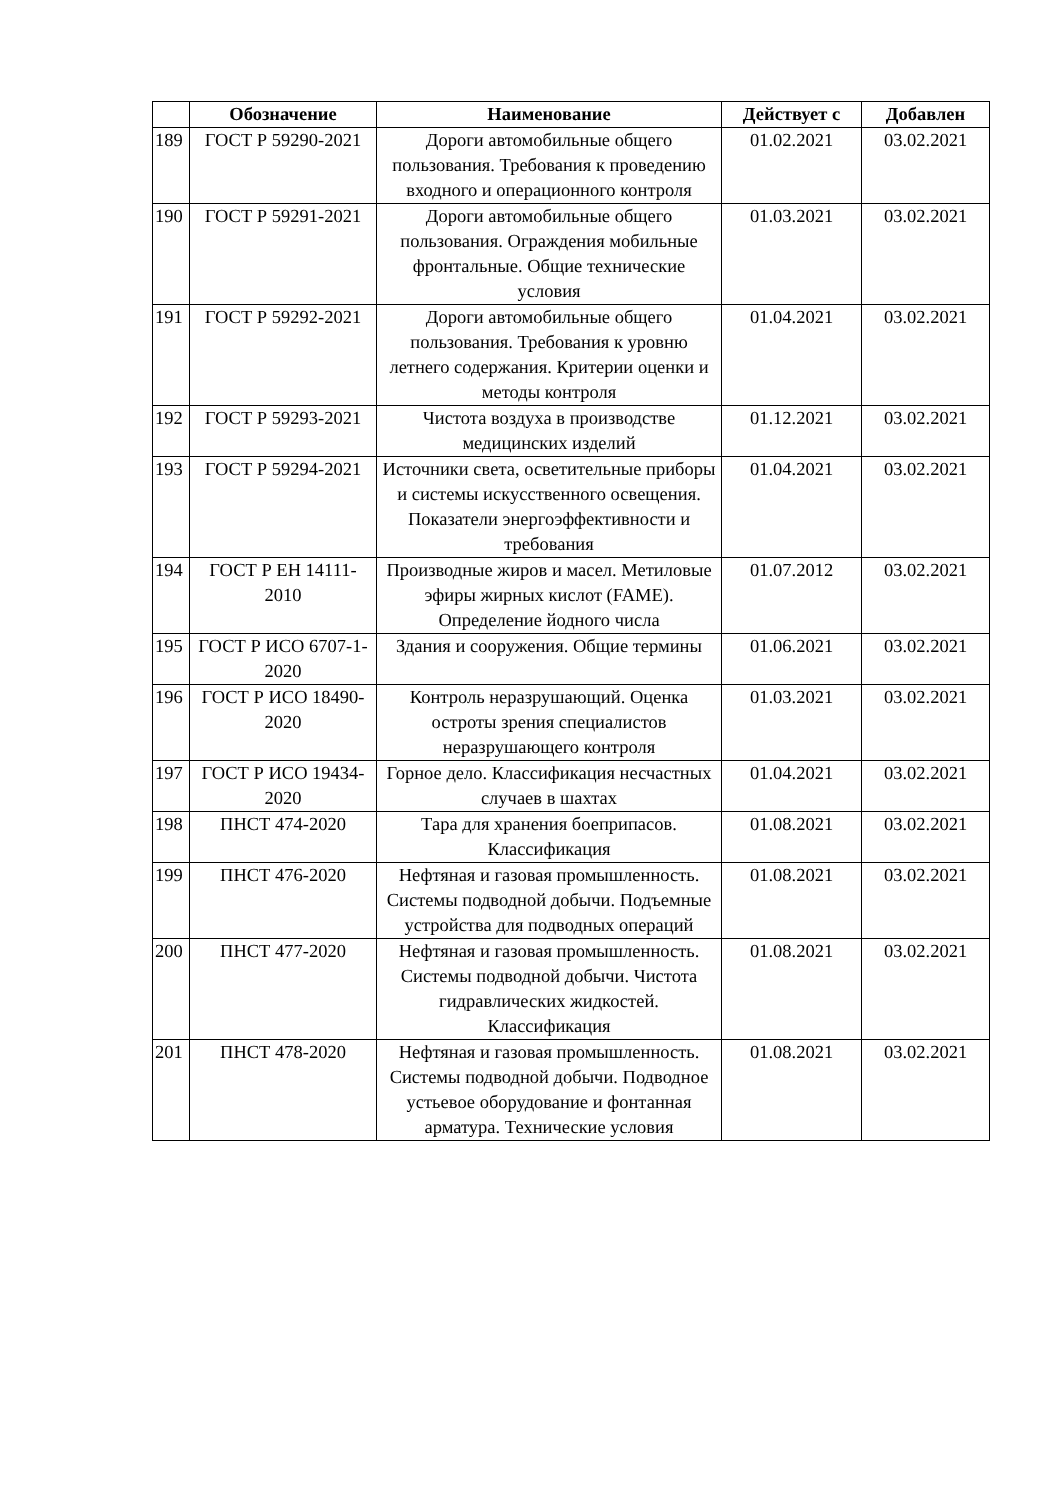| | Обозначение | Наименование | Действует с | Добавлен |
| --- | --- | --- | --- | --- |
| 189 | ГОСТ Р 59290-2021 | Дороги автомобильные общего пользования. Требования к проведению входного и операционного контроля | 01.02.2021 | 03.02.2021 |
| 190 | ГОСТ Р 59291-2021 | Дороги автомобильные общего пользования. Ограждения мобильные фронтальные. Общие технические условия | 01.03.2021 | 03.02.2021 |
| 191 | ГОСТ Р 59292-2021 | Дороги автомобильные общего пользования. Требования к уровню летнего содержания. Критерии оценки и методы контроля | 01.04.2021 | 03.02.2021 |
| 192 | ГОСТ Р 59293-2021 | Чистота воздуха в производстве медицинских изделий | 01.12.2021 | 03.02.2021 |
| 193 | ГОСТ Р 59294-2021 | Источники света, осветительные приборы и системы искусственного освещения. Показатели энергоэффективности и требования | 01.04.2021 | 03.02.2021 |
| 194 | ГОСТ Р ЕН 14111-2010 | Производные жиров и масел. Метиловые эфиры жирных кислот (FAME). Определение йодного числа | 01.07.2012 | 03.02.2021 |
| 195 | ГОСТ Р ИСО 6707-1-2020 | Здания и сооружения. Общие термины | 01.06.2021 | 03.02.2021 |
| 196 | ГОСТ Р ИСО 18490-2020 | Контроль неразрушающий. Оценка остроты зрения специалистов неразрушающего контроля | 01.03.2021 | 03.02.2021 |
| 197 | ГОСТ Р ИСО 19434-2020 | Горное дело. Классификация несчастных случаев в шахтах | 01.04.2021 | 03.02.2021 |
| 198 | ПНСТ 474-2020 | Тара для хранения боеприпасов. Классификация | 01.08.2021 | 03.02.2021 |
| 199 | ПНСТ 476-2020 | Нефтяная и газовая промышленность. Системы подводной добычи. Подъемные устройства для подводных операций | 01.08.2021 | 03.02.2021 |
| 200 | ПНСТ 477-2020 | Нефтяная и газовая промышленность. Системы подводной добычи. Чистота гидравлических жидкостей. Классификация | 01.08.2021 | 03.02.2021 |
| 201 | ПНСТ 478-2020 | Нефтяная и газовая промышленность. Системы подводной добычи. Подводное устьевое оборудование и фонтанная арматура. Технические условия | 01.08.2021 | 03.02.2021 |